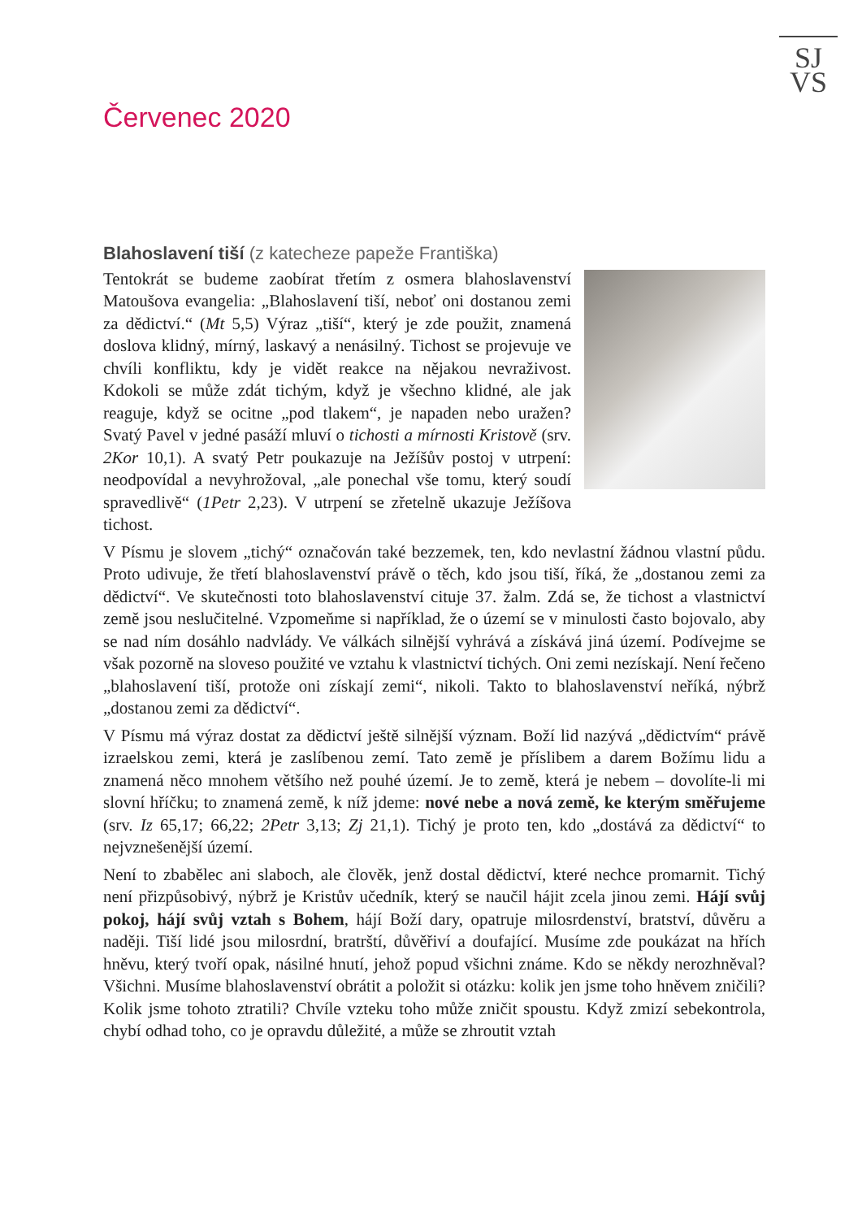SJ
VS
Červenec 2020
Blahoslavení tiší (z katecheze papeže Františka)
Tentokrát se budeme zaobírat třetím z osmera blahoslavenství Matoušova evangelia: „Blahoslavení tiší, neboť oni dostanou zemi za dědictví.“ (Mt 5,5) Výraz „tiší“, který je zde použit, znamená doslova klidný, mírný, laskavý a nenásilný. Tichost se projevuje ve chvíli konfliktu, kdy je vidět reakce na nějakou nevraživost. Kdokoli se může zdát tichým, když je všechno klidné, ale jak reaguje, když se ocitne „pod tlakem“, je napaden nebo uražen? Svatý Pavel v jedné pasáží mluví o tichosti a mírnosti Kristově (srv. 2Kor 10,1). A svatý Petr poukazuje na Ježíšův postoj v utrpení: neodpovídal a nevyhrožoval, „ale ponechal vše tomu, který soudí spravedlivě“ (1Petr 2,23). V utrpení se zřetelně ukazuje Ježíšova tichost.
V Písmu je slovem „tichý“ označován také bezzemek, ten, kdo nevlastní žádnou vlastní půdu. Proto udivuje, že třetí blahoslavenství právě o těch, kdo jsou tiší, říká, že „dostanou zemi za dědictví“. Ve skutečnosti toto blahoslavenství cituje 37. žalm. Zdá se, že tichost a vlastnictví země jsou neslučitelné. Vzpomeňme si například, že o území se v minulosti často bojovalo, aby se nad ním dosáhlo nadvlády. Ve válkách silnější vyhrává a získává jiná území. Podívejme se však pozorně na sloveso použité ve vztahu k vlastnictví tichých. Oni zemi nezískají. Není řečeno „blahoslavení tiší, protože oni získají zemi“, nikoli. Takto to blahoslavenství neříká, nýbrž „dostanou zemi za dědictví“.
V Písmu má výraz dostat za dědictví ještě silnější význam. Boží lid nazývá „dědictvím“ právě izraelskou zemi, která je zaslíbenou zemí. Tato země je příslibem a darem Božímu lidu a znamená něco mnohem většího než pouhé území. Je to země, která je nebem – dovolíte-li mi slovní hříčku; to znamená země, k níž jdeme: nové nebe a nová země, ke kterým směřujeme (srv. Iz 65,17; 66,22; 2Petr 3,13; Zj 21,1). Tichý je proto ten, kdo „dostává za dědictví“ to nejvznešenější území.
Není to zbabělec ani slaboch, ale člověk, jenž dostal dědictví, které nechce promarnit. Tichý není přizpůsobivý, nýbrž je Kristův učedník, který se naučil hájit zcela jinou zemi. Hájí svůj pokoj, hájí svůj vztah s Bohem, hájí Boží dary, opatruje milosrdenství, bratství, důvěru a naději. Tiší lidé jsou milosrdní, bratrští, důvěřiví a doufající. Musíme zde poukázat na hřích hněvu, který tvoří opak, násilné hnutí, jehož popud všichni známe. Kdo se někdy nerozhněval? Všichni. Musíme blahoslavenství obrátit a položit si otázku: kolik jen jsme toho hněvem zničili? Kolik jsme tohoto ztratili? Chvíle vzteku toho může zničit spoustu. Když zmizí sebekontrola, chybí odhad toho, co je opravdu důležité, a může se zhroutit vztah